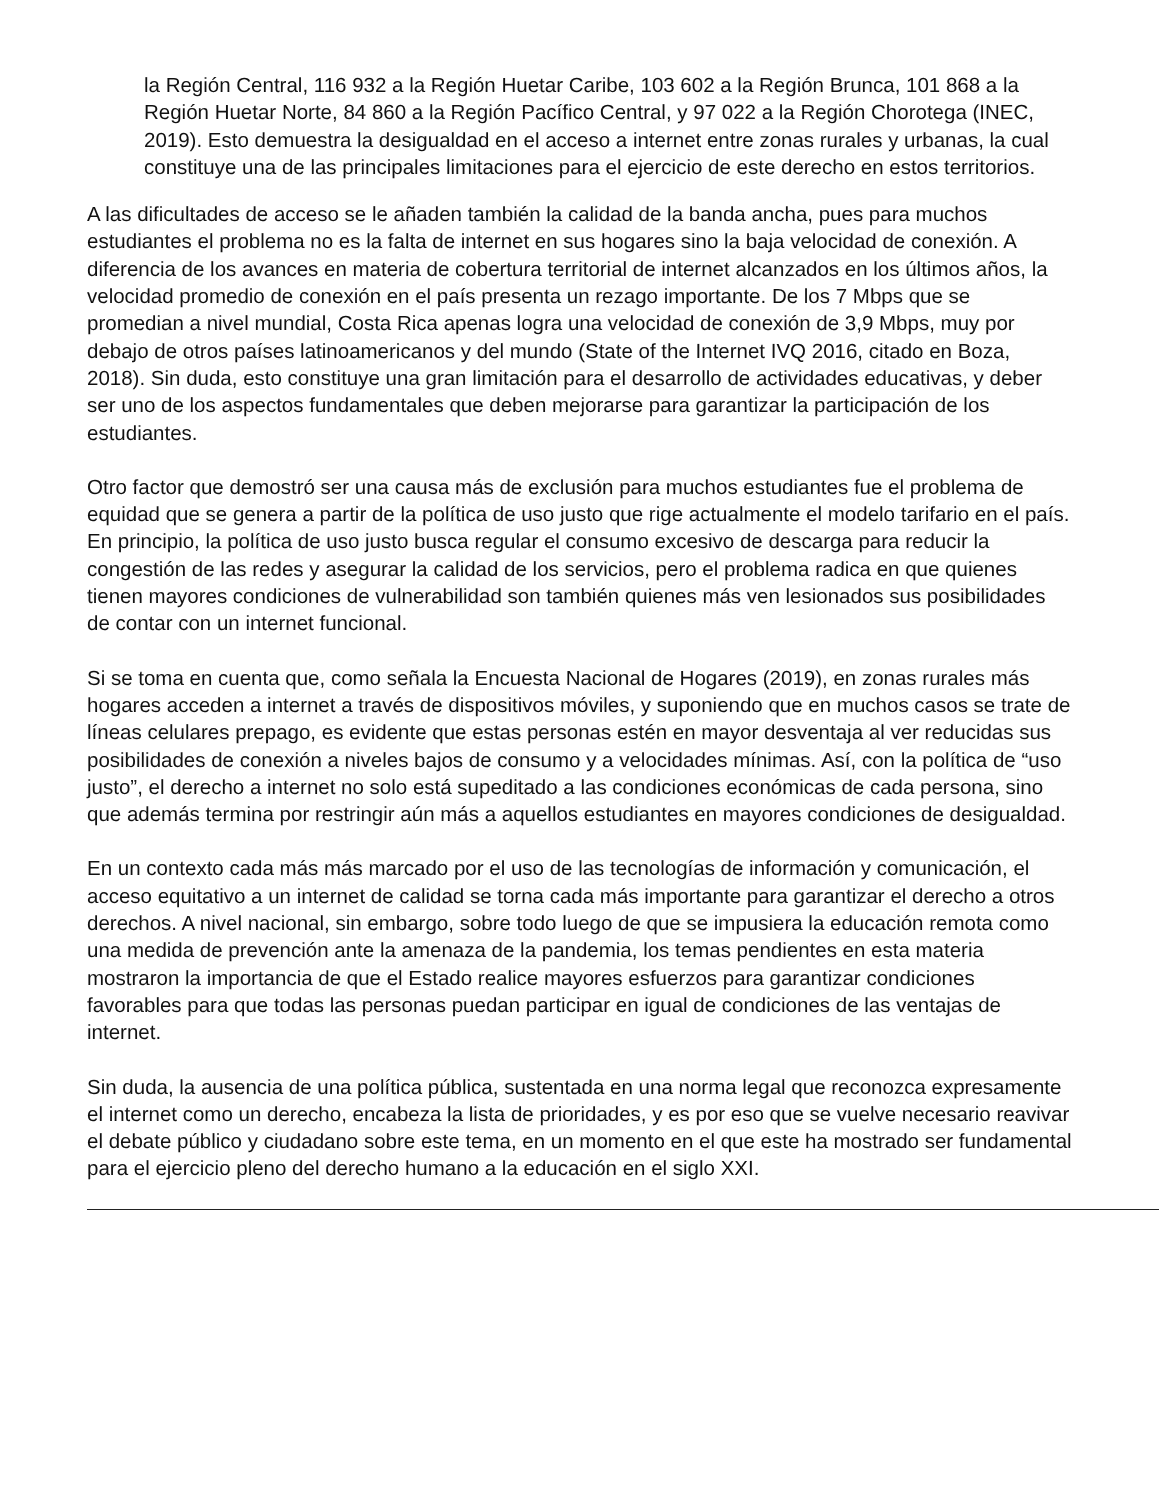la Región Central, 116 932 a la Región Huetar Caribe, 103 602 a la Región Brunca, 101 868 a la Región Huetar Norte, 84 860 a la Región Pacífico Central, y 97 022 a la Región Chorotega (INEC, 2019). Esto demuestra la desigualdad en el acceso a internet entre zonas rurales y urbanas, la cual constituye una de las principales limitaciones para el ejercicio de este derecho en estos territorios.
A las dificultades de acceso se le añaden también la calidad de la banda ancha, pues para muchos estudiantes el problema no es la falta de internet en sus hogares sino la baja velocidad de conexión. A diferencia de los avances en materia de cobertura territorial de internet alcanzados en los últimos años, la velocidad promedio de conexión en el país presenta un rezago importante. De los 7 Mbps que se promedian a nivel mundial, Costa Rica apenas logra una velocidad de conexión de 3,9 Mbps, muy por debajo de otros países latinoamericanos y del mundo (State of the Internet IVQ 2016, citado en Boza, 2018). Sin duda, esto constituye una gran limitación para el desarrollo de actividades educativas, y deber ser uno de los aspectos fundamentales que deben mejorarse para garantizar la participación de los estudiantes.
Otro factor que demostró ser una causa más de exclusión para muchos estudiantes fue el problema de equidad que se genera a partir de la política de uso justo que rige actualmente el modelo tarifario en el país. En principio, la política de uso justo busca regular el consumo excesivo de descarga para reducir la congestión de las redes y asegurar la calidad de los servicios, pero el problema radica en que quienes tienen mayores condiciones de vulnerabilidad son también quienes más ven lesionados sus posibilidades de contar con un internet funcional.
Si se toma en cuenta que, como señala la Encuesta Nacional de Hogares (2019), en zonas rurales más hogares acceden a internet a través de dispositivos móviles, y suponiendo que en muchos casos se trate de líneas celulares prepago, es evidente que estas personas estén en mayor desventaja al ver reducidas sus posibilidades de conexión a niveles bajos de consumo y a velocidades mínimas. Así, con la política de “uso justo”, el derecho a internet no solo está supeditado a las condiciones económicas de cada persona, sino que además termina por restringir aún más a aquellos estudiantes en mayores condiciones de desigualdad.
En un contexto cada más más marcado por el uso de las tecnologías de información y comunicación, el acceso equitativo a un internet de calidad se torna cada más importante para garantizar el derecho a otros derechos. A nivel nacional, sin embargo, sobre todo luego de que se impusiera la educación remota como una medida de prevención ante la amenaza de la pandemia, los temas pendientes en esta materia mostraron la importancia de que el Estado realice mayores esfuerzos para garantizar condiciones favorables para que todas las personas puedan participar en igual de condiciones de las ventajas de internet.
Sin duda, la ausencia de una política pública, sustentada en una norma legal que reconozca expresamente el internet como un derecho, encabeza la lista de prioridades, y es por eso que se vuelve necesario reavivar el debate público y ciudadano sobre este tema, en un momento en el que este ha mostrado ser fundamental para el ejercicio pleno del derecho humano a la educación en el siglo XXI.